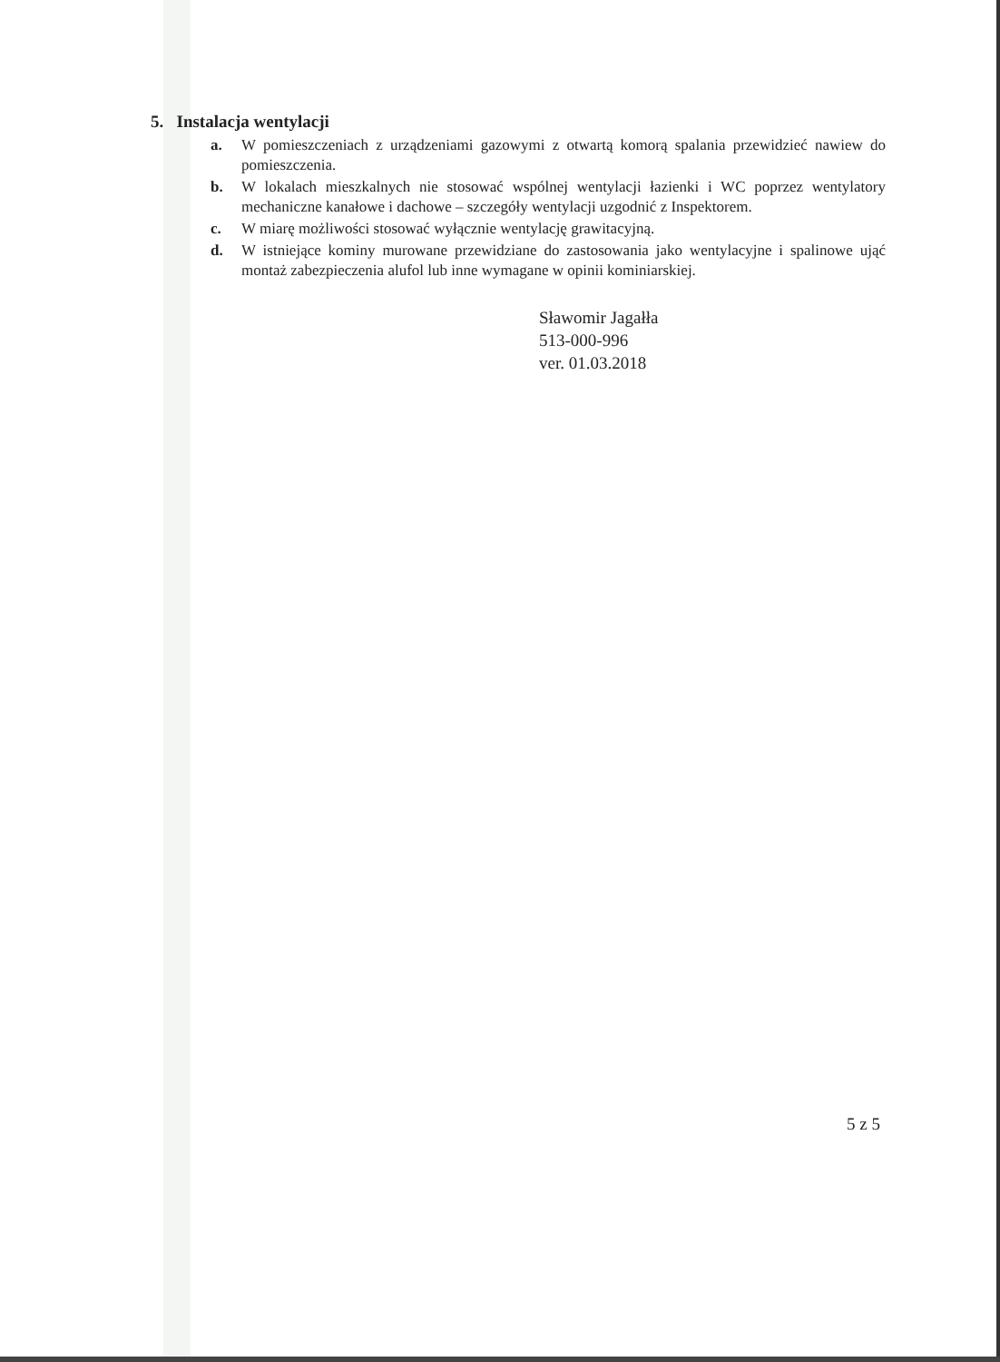5. Instalacja wentylacji
a. W pomieszczeniach z urządzeniami gazowymi z otwartą komorą spalania przewidzieć nawiew do pomieszczenia.
b. W lokalach mieszkalnych nie stosować wspólnej wentylacji łazienki i WC poprzez wentylatory mechaniczne kanałowe i dachowe – szczegóły wentylacji uzgodnić z Inspektorem.
c. W miarę możliwości stosować wyłącznie wentylację grawitacyjną.
d. W istniejące kominy murowane przewidziane do zastosowania jako wentylacyjne i spalinowe ująć montaż zabezpieczenia alufol lub inne wymagane w opinii kominiarskiej.
Sławomir Jagałła
513-000-996
ver. 01.03.2018
5 z 5